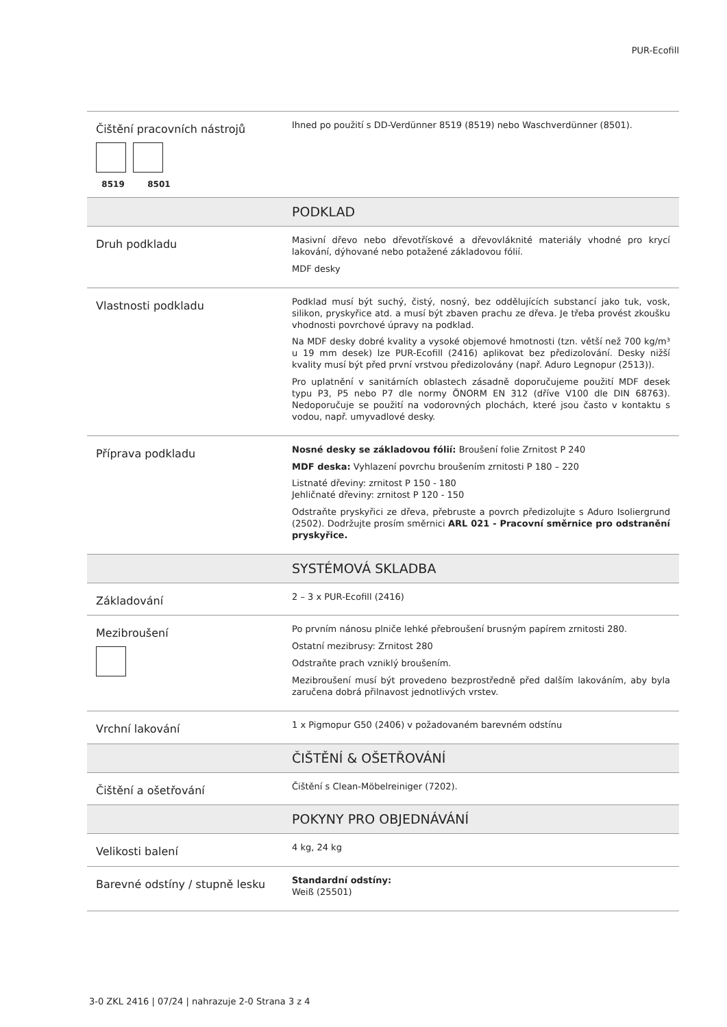PUR-Ecofill
| Čištění pracovních nástrojů 8519 8501 | Ihned po použití s DD-Verdünner 8519 (8519) nebo Waschverdünner (8501). |
| | PODKLAD |
| Druh podkladu | Masivní dřevo nebo dřevotřískové a dřevovláknité materiály vhodné pro krycí lakování, dýhované nebo potažené základovou fólií. MDF desky |
| Vlastnosti podkladu | Podklad musí být suchý, čistý, nosný, bez oddělujících substancí jako tuk, vosk, silikon, pryskyřice atd. a musí být zbaven prachu ze dřeva. Je třeba provést zkoušku vhodnosti povrchové úpravy na podklad. Na MDF desky dobré kvality a vysoké objemové hmotnosti (tzn. větší než 700 kg/m³ u 19 mm desek) lze PUR-Ecofill (2416) aplikovat bez předizolování. Desky nižší kvality musí být před první vrstvou předizolovány (např. Aduro Legnopur (2513)). Pro uplatnění v sanitárních oblastech zásadně doporučujeme použití MDF desek typu P3, P5 nebo P7 dle normy ÖNORM EN 312 (dříve V100 dle DIN 68763). Nedoporučuje se použití na vodorovných plochách, které jsou často v kontaktu s vodou, např. umyvadlové desky. |
| Příprava podkladu | Nosné desky se základovou fólií: Broušení folie Zrnitost P 240 MDF deska: Vyhlazení povrchu broušením zrnitosti P 180 – 220 Listnaté dřeviny: zrnitost P 150 - 180 Jehličnaté dřeviny: zrnitost P 120 - 150 Odstraňte pryskyřici ze dřeva, přebruste a povrch předizolujte s Aduro Isoliergrund (2502). Dodržujte prosím směrnici ARL 021 - Pracovní směrnice pro odstranění pryskyřice. |
| | SYSTÉMOVÁ SKLADBA |
| Základování | 2 – 3 x PUR-Ecofill (2416) |
| Mezibroušení | Po prvním nánosu plniče lehké přebroušení brusným papírem zrnitosti 280. Ostatní mezibrusy: Zrnitost 280 Odstraňte prach vzniklý broušením. Mezibroušení musí být provedeno bezprostředně před dalším lakováním, aby byla zaručena dobrá přilnavost jednotlivých vrstev. |
| Vrchní lakování | 1 x Pigmopur G50 (2406) v požadovaném barevném odstínu |
| | ČIŠTĚNÍ & OŠETŘOVÁNÍ |
| Čištění a ošetřování | Čištění s Clean-Möbelreiniger (7202). |
| | POKYNY PRO OBJEDNÁVÁNÍ |
| Velikosti balení | 4 kg, 24 kg |
| Barevné odstíny / stupně lesku | Standardní odstíny: Weiß (25501) |
3-0 ZKL 2416 | 07/24 | nahrazuje 2-0 Strana 3 z 4